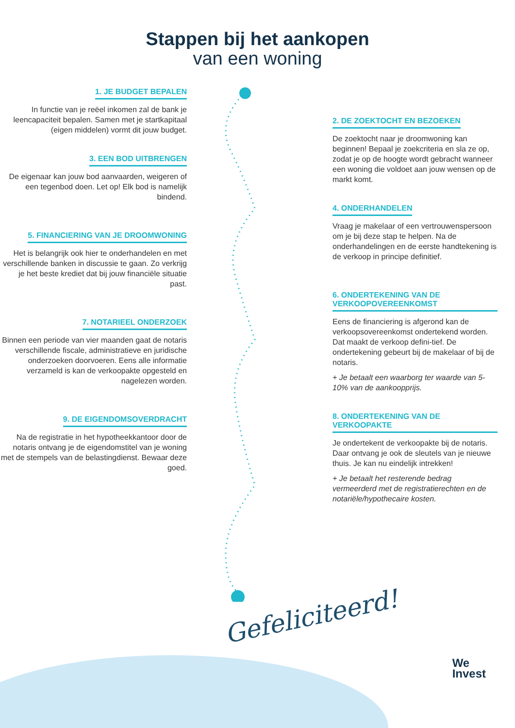Stappen bij het aankopen
van een woning
1. JE BUDGET BEPALEN
In functie van je reëel inkomen zal de bank je leencapaciteit bepalen. Samen met je startkapitaal (eigen middelen) vormt dit jouw budget.
3. EEN BOD UITBRENGEN
De eigenaar kan jouw bod aanvaarden, weigeren of een tegenbod doen. Let op! Elk bod is namelijk bindend.
5. FINANCIERING VAN JE DROOMWONING
Het is belangrijk ook hier te onderhandelen en met verschillende banken in discussie te gaan. Zo verkrijg je het beste krediet dat bij jouw financiële situatie past.
7. NOTARIEEL ONDERZOEK
Binnen een periode van vier maanden gaat de notaris verschillende fiscale, administratieve en juridische onderzoeken doorvoeren. Eens alle informatie verzameld is kan de verkoopakte opgesteld en nagelezen worden.
9. DE EIGENDOMSOVERDRACHT
Na de registratie in het hypotheekkantoor door de notaris ontvang je de eigendomstitel van je woning met de stempels van de belastingdienst. Bewaar deze goed.
2. DE ZOEKTOCHT EN BEZOEKEN
De zoektocht naar je droomwoning kan beginnen! Bepaal je zoekcriteria en sla ze op, zodat je op de hoogte wordt gebracht wanneer een woning die voldoet aan jouw wensen op de markt komt.
4. ONDERHANDELEN
Vraag je makelaar of een vertrouwenspersoon om je bij deze stap te helpen. Na de onderhandelingen en de eerste handtekening is de verkoop in principe definitief.
6. ONDERTEKENING VAN DE VERKOOPOVEREENKOMST
Eens de financiering is afgerond kan de verkoopsovereenkomst ondertekend worden. Dat maakt de verkoop defini-tief. De ondertekening gebeurt bij de makelaar of bij de notaris.
+ Je betaalt een waarborg ter waarde van 5-10% van de aankoopprijs.
8. ONDERTEKENING VAN DE VERKOOPAKTE
Je ondertekent de verkoopakte bij de notaris. Daar ontvang je ook de sleutels van je nieuwe thuis. Je kan nu eindelijk intrekken!
+ Je betaalt het resterende bedrag vermeerderd met de registratierechten en de notariële/hypothecaire kosten.
Gefeliciteerd!
We
Invest